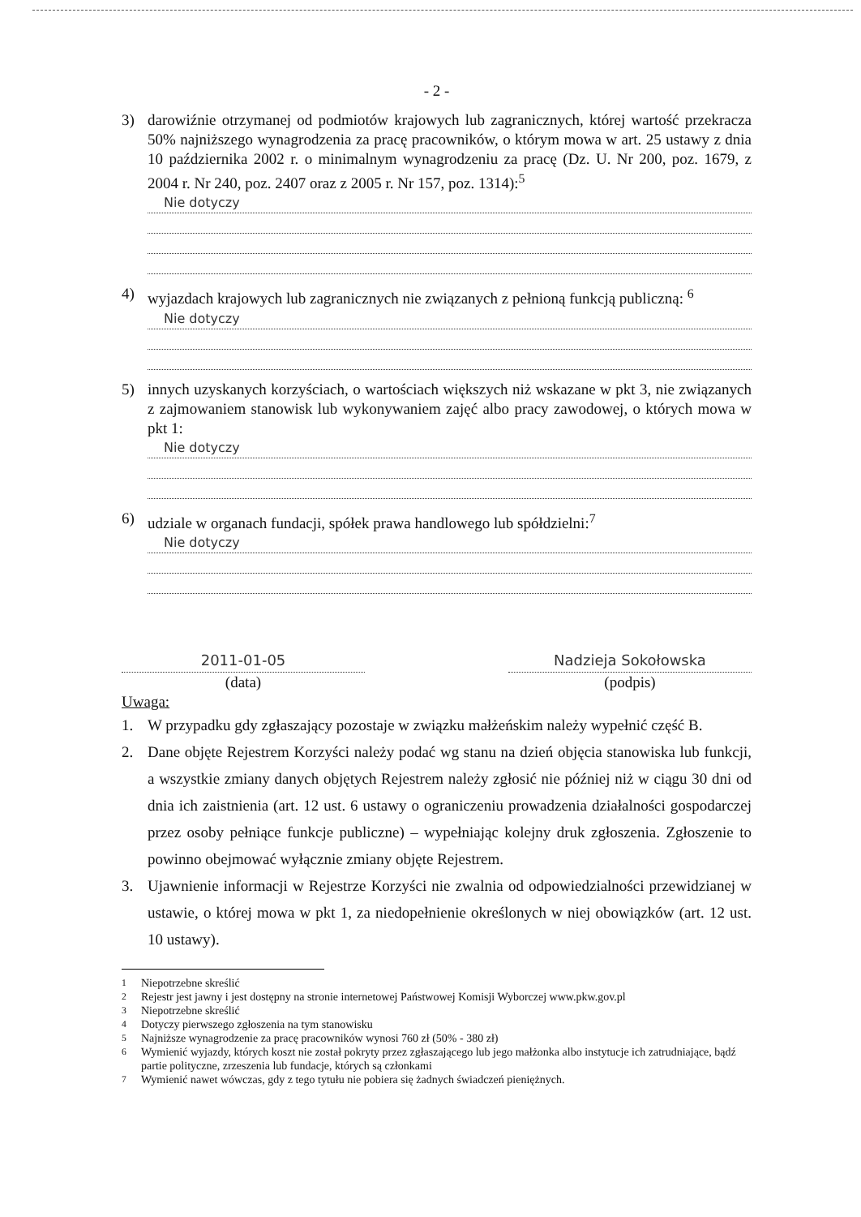- 2 -
3) darowiźnie otrzymanej od podmiotów krajowych lub zagranicznych, której wartość przekracza 50% najniższego wynagrodzenia za pracę pracowników, o którym mowa w art. 25 ustawy z dnia 10 października 2002 r. o minimalnym wynagrodzeniu za pracę (Dz. U. Nr 200, poz. 1679, z 2004 r. Nr 240, poz. 2407 oraz z 2005 r. Nr 157, poz. 1314):<sup>5</sup>
Nie dotyczy
4) wyjazdach krajowych lub zagranicznych nie związanych z pełnioną funkcją publiczną: <sup>6</sup>
Nie dotyczy
5) innych uzyskanych korzyściach, o wartościach większych niż wskazane w pkt 3, nie związanych z zajmowaniem stanowisk lub wykonywaniem zajęć albo pracy zawodowej, o których mowa w pkt 1:
Nie dotyczy
6) udziale w organach fundacji, spółek prawa handlowego lub spółdzielni:<sup>7</sup>
Nie dotyczy
2011-01-05
(data)
Nadzieja Sokołowska
(podpis)
Uwaga:
1. W przypadku gdy zgłaszający pozostaje w związku małżeńskim należy wypełnić część B.
2. Dane objęte Rejestrem Korzyści należy podać wg stanu na dzień objęcia stanowiska lub funkcji, a wszystkie zmiany danych objętych Rejestrem należy zgłosić nie później niż w ciągu 30 dni od dnia ich zaistnienia (art. 12 ust. 6 ustawy o ograniczeniu prowadzenia działalności gospodarczej przez osoby pełniące funkcje publiczne) – wypełniając kolejny druk zgłoszenia. Zgłoszenie to powinno obejmować wyłącznie zmiany objęte Rejestrem.
3. Ujawnienie informacji w Rejestrze Korzyści nie zwalnia od odpowiedzialności przewidzianej w ustawie, o której mowa w pkt 1, za niedopełnienie określonych w niej obowiązków (art. 12 ust. 10 ustawy).
<sup>1</sup> Niepotrzebne skreślić
<sup>2</sup> Rejestr jest jawny i jest dostępny na stronie internetowej Państwowej Komisji Wyborczej www.pkw.gov.pl
<sup>3</sup> Niepotrzebne skreślić
<sup>4</sup> Dotyczy pierwszego zgłoszenia na tym stanowisku
<sup>5</sup> Najniższe wynagrodzenie za pracę pracowników wynosi 760 zł (50% - 380 zł)
<sup>6</sup> Wymienić wyjazdy, których koszt nie został pokryty przez zgłaszającego lub jego małżonka albo instytucje ich zatrudniające, bądź partie polityczne, zrzeszenia lub fundacje, których są członkami
<sup>7</sup> Wymienić nawet wówczas, gdy z tego tytułu nie pobiera się żadnych świadczeń pieniężnych.